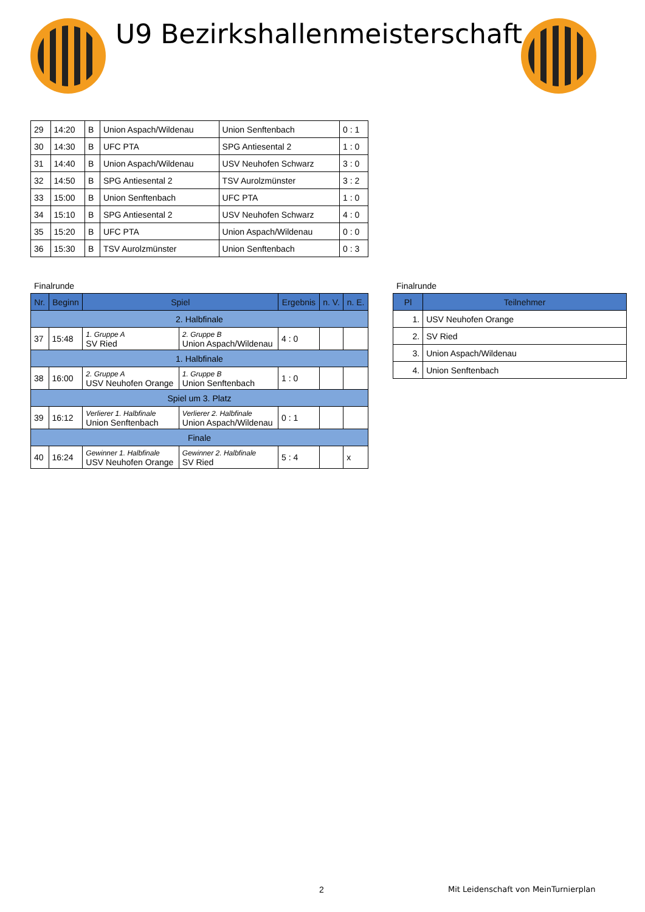U9 Bezirkshallenmeisterschaft
| 29 | 14:20 | B | Union Aspach/Wildenau | Union Senftenbach | 0 : 1 |
| 30 | 14:30 | B | UFC PTA | SPG Antiesental 2 | 1 : 0 |
| 31 | 14:40 | B | Union Aspach/Wildenau | USV Neuhofen Schwarz | 3 : 0 |
| 32 | 14:50 | B | SPG Antiesental 2 | TSV Aurolzmünster | 3 : 2 |
| 33 | 15:00 | B | Union Senftenbach | UFC PTA | 1 : 0 |
| 34 | 15:10 | B | SPG Antiesental 2 | USV Neuhofen Schwarz | 4 : 0 |
| 35 | 15:20 | B | UFC PTA | Union Aspach/Wildenau | 0 : 0 |
| 36 | 15:30 | B | TSV Aurolzmünster | Union Senftenbach | 0 : 3 |
Finalrunde
| Nr. | Beginn | Spiel | | Ergebnis | n. V. | n. E. |
| --- | --- | --- | --- | --- | --- | --- |
| 2. Halbfinale | | | | | | |
| 37 | 15:48 | 1. Gruppe A SV Ried | 2. Gruppe B Union Aspach/Wildenau | 4 : 0 | | |
| 1. Halbfinale | | | | | | |
| 38 | 16:00 | 2. Gruppe A USV Neuhofen Orange | 1. Gruppe B Union Senftenbach | 1 : 0 | | |
| Spiel um 3. Platz | | | | | | |
| 39 | 16:12 | Verlierer 1. Halbfinale Union Senftenbach | Verlierer 2. Halbfinale Union Aspach/Wildenau | 0 : 1 | | |
| Finale | | | | | | |
| 40 | 16:24 | Gewinner 1. Halbfinale USV Neuhofen Orange | Gewinner 2. Halbfinale SV Ried | 5 : 4 | | x |
Finalrunde
| Pl | Teilnehmer |
| --- | --- |
| 1. | USV Neuhofen Orange |
| 2. | SV Ried |
| 3. | Union Aspach/Wildenau |
| 4. | Union Senftenbach |
2
Mit Leidenschaft von MeinTurnierplan